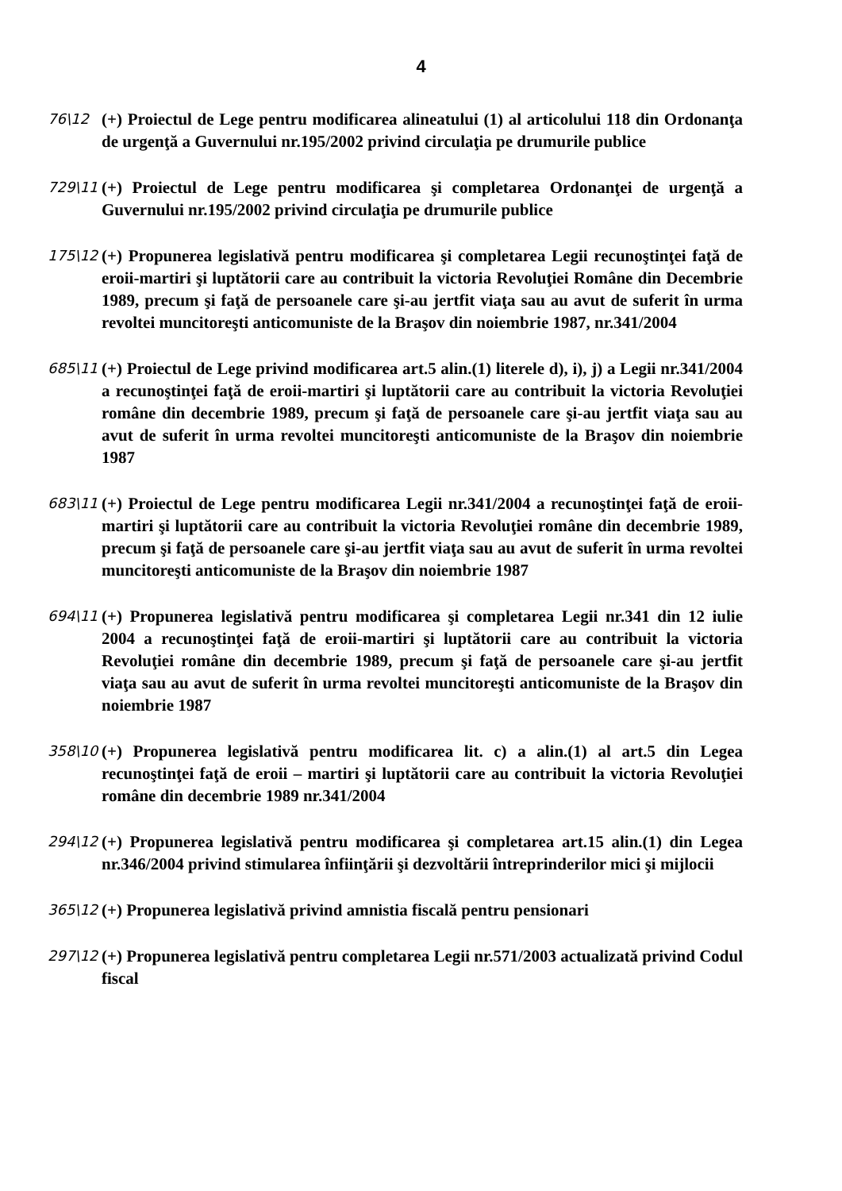4
76\12
(+) Proiectul de Lege pentru modificarea alineatului (1) al articolului 118 din Ordonanţa de urgenţă a Guvernului nr.195/2002 privind circulaţia pe drumurile publice
729\11
(+) Proiectul de Lege pentru modificarea şi completarea Ordonanţei de urgenţă a Guvernului nr.195/2002 privind circulaţia pe drumurile publice
175\12
(+) Propunerea legislativă pentru modificarea şi completarea Legii recunoştinţei faţă de eroii-martiri şi luptătorii care au contribuit la victoria Revoluţiei Române din Decembrie 1989, precum şi faţă de persoanele care şi-au jertfit viaţa sau au avut de suferit în urma revoltei muncitoreşti anticomuniste de la Braşov din noiembrie 1987, nr.341/2004
685\11
(+) Proiectul de Lege privind modificarea art.5 alin.(1) literele d), i), j) a Legii nr.341/2004 a recunoştinţei faţă de eroii-martiri şi luptătorii care au contribuit la victoria Revoluţiei române din decembrie 1989, precum şi faţă de persoanele care şi-au jertfit viaţa sau au avut de suferit în urma revoltei muncitoreşti anticomuniste de la Braşov din noiembrie 1987
683\11
(+) Proiectul de Lege pentru modificarea Legii nr.341/2004 a recunoştinţei faţă de eroii-martiri şi luptătorii care au contribuit la victoria Revoluţiei române din decembrie 1989, precum şi faţă de persoanele care şi-au jertfit viaţa sau au avut de suferit în urma revoltei muncitoreşti anticomuniste de la Braşov din noiembrie 1987
694\11
(+) Propunerea legislativă pentru modificarea şi completarea Legii nr.341 din 12 iulie 2004 a recunoştinţei faţă de eroii-martiri şi luptătorii care au contribuit la victoria Revoluţiei române din decembrie 1989, precum şi faţă de persoanele care şi-au jertfit viaţa sau au avut de suferit în urma revoltei muncitoreşti anticomuniste de la Braşov din noiembrie 1987
358\10
(+) Propunerea legislativă pentru modificarea lit. c) a alin.(1) al art.5 din Legea recunoştinţei faţă de eroii – martiri şi luptătorii care au contribuit la victoria Revoluţiei române din decembrie 1989 nr.341/2004
294\12
(+) Propunerea legislativă pentru modificarea şi completarea art.15 alin.(1) din Legea nr.346/2004 privind stimularea înfiinţării şi dezvoltării întreprinderilor mici şi mijlocii
365\12
(+) Propunerea legislativă privind amnistia fiscală pentru pensionari
297\12
(+) Propunerea legislativă pentru completarea Legii nr.571/2003 actualizată privind Codul fiscal